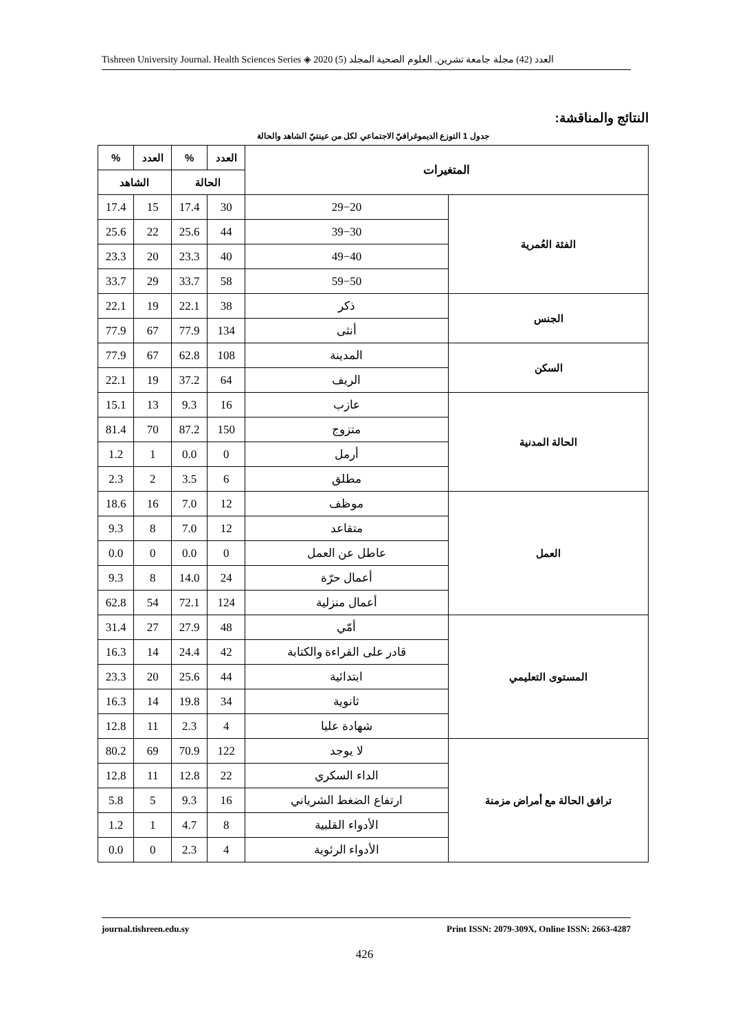Tishreen University Journal. Health Sciences Series ◈ 2020 (5) العدد (42) مجلة جامعة تشرين. العلوم الصحية المجلد
النتائج والمناقشة:
جدول 1 التوزع الديموغرافيّ الاجتماعي لكل من عينتيّ الشاهد والحالة
| المتغيرات | | العدد | % | العدد | % |
| --- | --- | --- | --- | --- | --- |
| | | الحالة | | الشاهد | |
| الفئة العُمرية | 29−20 | 30 | 17.4 | 15 | 17.4 |
| | 39−30 | 44 | 25.6 | 22 | 25.6 |
| | 49−40 | 40 | 23.3 | 20 | 23.3 |
| | 59−50 | 58 | 33.7 | 29 | 33.7 |
| الجنس | ذكر | 38 | 22.1 | 19 | 22.1 |
| | أنثى | 134 | 77.9 | 67 | 77.9 |
| السكن | المدينة | 108 | 62.8 | 67 | 77.9 |
| | الريف | 64 | 37.2 | 19 | 22.1 |
| الحالة المدنية | عازب | 16 | 9.3 | 13 | 15.1 |
| | متزوج | 150 | 87.2 | 70 | 81.4 |
| | أرمل | 0 | 0.0 | 1 | 1.2 |
| | مطلق | 6 | 3.5 | 2 | 2.3 |
| العمل | موظف | 12 | 7.0 | 16 | 18.6 |
| | متقاعد | 12 | 7.0 | 8 | 9.3 |
| | عاطل عن العمل | 0 | 0.0 | 0 | 0.0 |
| | أعمال حرّة | 24 | 14.0 | 8 | 9.3 |
| | أعمال منزلية | 124 | 72.1 | 54 | 62.8 |
| المستوى التعليمي | أمّي | 48 | 27.9 | 27 | 31.4 |
| | قادر على القراءة والكتابة | 42 | 24.4 | 14 | 16.3 |
| | ابتدائية | 44 | 25.6 | 20 | 23.3 |
| | ثانوية | 34 | 19.8 | 14 | 16.3 |
| | شهادة عليا | 4 | 2.3 | 11 | 12.8 |
| ترافق الحالة مع أمراض مزمنة | لا يوجد | 122 | 70.9 | 69 | 80.2 |
| | الداء السكري | 22 | 12.8 | 11 | 12.8 |
| | ارتفاع الضغط الشرياني | 16 | 9.3 | 5 | 5.8 |
| | الأدواء القلبية | 8 | 4.7 | 1 | 1.2 |
| | الأدواء الرئوية | 4 | 2.3 | 0 | 0.0 |
journal.tishreen.edu.sy Print ISSN: 2079-309X, Online ISSN: 2663-4287
426